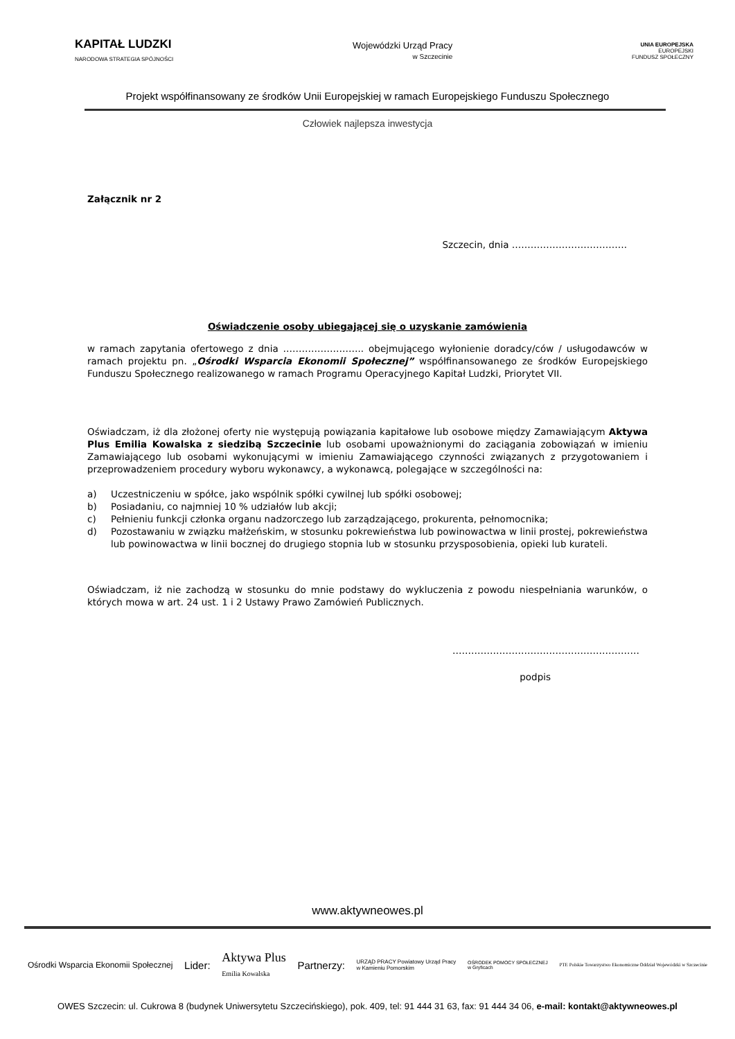KAPITAŁ LUDZKI
NARODOWA STRATEGIA SPÓJNOŚCI
Wojewódzki Urząd Pracy
w Szczecinie
UNIA EUROPEJSKA
EUROPEJSKI
FUNDUSZ SPOŁECZNY
Projekt współfinansowany ze środków Unii Europejskiej w ramach Europejskiego Funduszu Społecznego
Człowiek najlepsza inwestycja
Załącznik nr 2
Szczecin, dnia ……………………………….
Oświadczenie osoby ubiegającej się o uzyskanie zamówienia
w ramach zapytania ofertowego z dnia …………………….. obejmującego wyłonienie doradcy/ców / usługodawców w ramach projektu pn. „Ośrodki Wsparcia Ekonomii Społecznej” współfinansowanego ze środków Europejskiego Funduszu Społecznego realizowanego w ramach Programu Operacyjnego Kapitał Ludzki, Priorytet VII.
Oświadczam, iż dla złożonej oferty nie występują powiązania kapitałowe lub osobowe między Zamawiającym Aktywa Plus Emilia Kowalska z siedzibą Szczecinie lub osobami upoważnionymi do zaciągania zobowiązań w imieniu Zamawiającego lub osobami wykonującymi w imieniu Zamawiającego czynności związanych z przygotowaniem i przeprowadzeniem procedury wyboru wykonawcy, a wykonawcą, polegające w szczególności na:
a) Uczestniczeniu w spółce, jako wspólnik spółki cywilnej lub spółki osobowej;
b) Posiadaniu, co najmniej 10 % udziałów lub akcji;
c) Pełnieniu funkcji członka organu nadzorczego lub zarządzającego, prokurenta, pełnomocnika;
d) Pozostawaniu w związku małżeńskim, w stosunku pokrewieństwa lub powinowactwa w linii prostej, pokrewieństwa lub powinowactwa w linii bocznej do drugiego stopnia lub w stosunku przysposobienia, opieki lub kurateli.
Oświadczam, iż nie zachodzą w stosunku do mnie podstawy do wykluczenia z powodu niespełniania warunków, o których mowa w art. 24 ust. 1 i 2 Ustawy Prawo Zamówień Publicznych.
……………………………………………………
podpis
www.aktywneowes.pl
Ośrodki Wsparcia Ekonomii Społecznej Lider: Aktywa Plus
Emilia Kowalska Partnerzy: URZĄD PRACY Powiatowy Urząd Pracy
w Kamieniu Pomorskim OŚRODEK POMOCY SPOŁECZNEJ
w Gryficach PTE Polskie Towarzystwo Ekonomiczne Oddział Wojewódzki w Szczecinie
OWES Szczecin: ul. Cukrowa 8 (budynek Uniwersytetu Szczecińskiego), pok. 409, tel: 91 444 31 63, fax: 91 444 34 06, e-mail: kontakt@aktywneowes.pl